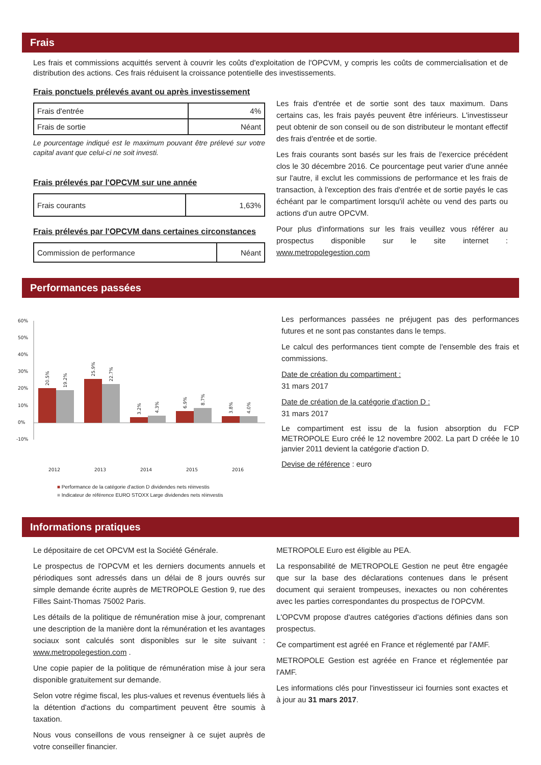Frais
Les frais et commissions acquittés servent à couvrir les coûts d'exploitation de l'OPCVM, y compris les coûts de commercialisation et de distribution des actions. Ces frais réduisent la croissance potentielle des investissements.
Frais ponctuels prélevés avant ou après investissement
| Frais d'entrée | 4% |
| Frais de sortie | Néant |
Le pourcentage indiqué est le maximum pouvant être prélevé sur votre capital avant que celui-ci ne soit investi.
Frais prélevés par l'OPCVM sur une année
| Frais courants | 1,63% |
Frais prélevés par l'OPCVM dans certaines circonstances
| Commission de performance | Néant |
Les frais d'entrée et de sortie sont des taux maximum. Dans certains cas, les frais payés peuvent être inférieurs. L'investisseur peut obtenir de son conseil ou de son distributeur le montant effectif des frais d'entrée et de sortie.
Les frais courants sont basés sur les frais de l'exercice précédent clos le 30 décembre 2016. Ce pourcentage peut varier d'une année sur l'autre, il exclut les commissions de performance et les frais de transaction, à l'exception des frais d'entrée et de sortie payés le cas échéant par le compartiment lorsqu'il achète ou vend des parts ou actions d'un autre OPCVM.
Pour plus d'informations sur les frais veuillez vous référer au prospectus disponible sur le site internet : www.metropolegestion.com
Performances passées
60%
50%
40%
30%
20%
10%
0%
-10%
2012
2013
2014
2015
2016
20.5%
19.2%
25.9%
22.7%
3.2%
4.3%
6.9%
8.7%
3.8%
4.0%
■ Performance de la catégorie d'action D dividendes nets réinvestis
■ Indicateur de référence EURO STOXX Large dividendes nets réinvestis
Les performances passées ne préjugent pas des performances futures et ne sont pas constantes dans le temps.
Le calcul des performances tient compte de l'ensemble des frais et commissions.
Date de création du compartiment :
31 mars 2017
Date de création de la catégorie d'action D :
31 mars 2017
Le compartiment est issu de la fusion absorption du FCP METROPOLE Euro créé le 12 novembre 2002. La part D créée le 10 janvier 2011 devient la catégorie d'action D.
Devise de référence : euro
Informations pratiques
Le dépositaire de cet OPCVM est la Société Générale.
Le prospectus de l'OPCVM et les derniers documents annuels et périodiques sont adressés dans un délai de 8 jours ouvrés sur simple demande écrite auprès de METROPOLE Gestion 9, rue des Filles Saint-Thomas 75002 Paris.
Les détails de la politique de rémunération mise à jour, comprenant une description de la manière dont la rémunération et les avantages sociaux sont calculés sont disponibles sur le site suivant : www.metropolegestion.com .
Une copie papier de la politique de rémunération mise à jour sera disponible gratuitement sur demande.
Selon votre régime fiscal, les plus-values et revenus éventuels liés à la détention d'actions du compartiment peuvent être soumis à taxation.
Nous vous conseillons de vous renseigner à ce sujet auprès de votre conseiller financier.
METROPOLE Euro est éligible au PEA.
La responsabilité de METROPOLE Gestion ne peut être engagée que sur la base des déclarations contenues dans le présent document qui seraient trompeuses, inexactes ou non cohérentes avec les parties correspondantes du prospectus de l'OPCVM.
L'OPCVM propose d'autres catégories d'actions définies dans son prospectus.
Ce compartiment est agréé en France et réglementé par l'AMF.
METROPOLE Gestion est agréée en France et réglementée par l'AMF.
Les informations clés pour l'investisseur ici fournies sont exactes et à jour au 31 mars 2017.